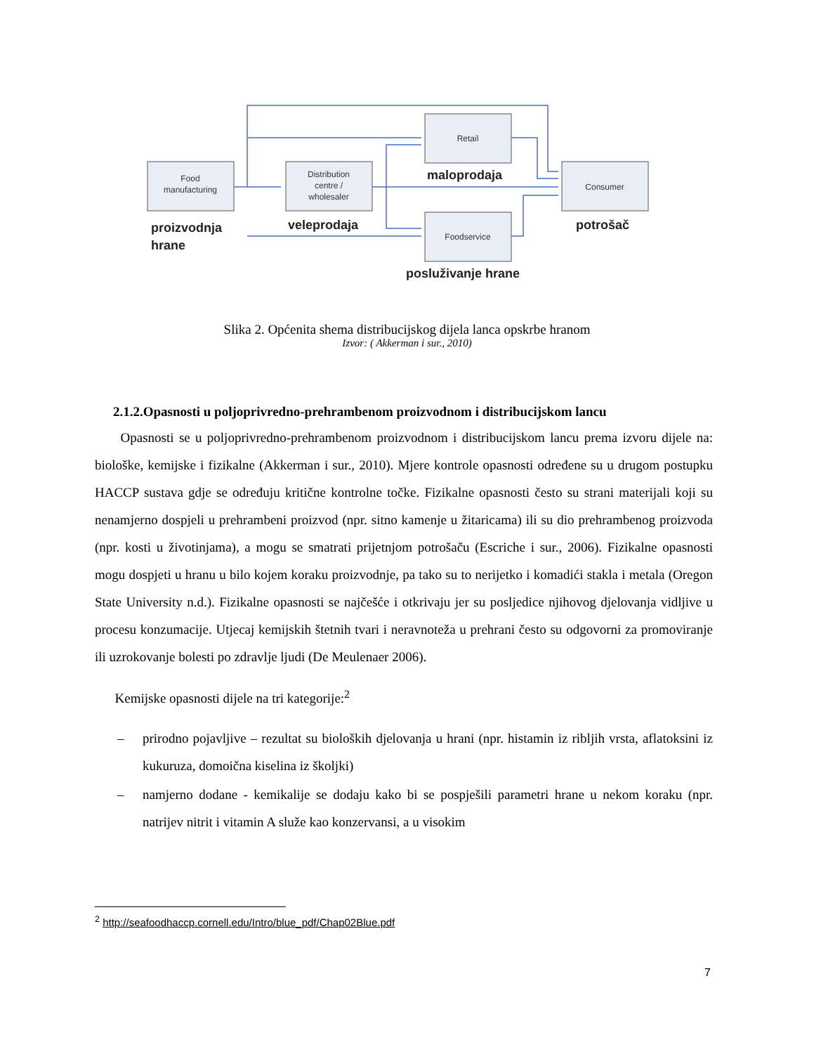Food
manufacturing
Distribution
centre /
wholesaler
Retail
Foodservice
Consumer
proizvodnja
hrane
veleprodaja
maloprodaja
potrošač
posluživanje hrane
Slika 2. Općenita shema distribucijskog dijela lanca opskrbe hranom
Izvor: ( Akkerman i sur., 2010)
2.1.2.Opasnosti u poljoprivredno-prehrambenom proizvodnom i distribucijskom lancu
Opasnosti se u poljoprivredno-prehrambenom proizvodnom i distribucijskom lancu prema izvoru dijele na: biološke, kemijske i fizikalne (Akkerman i sur., 2010). Mjere kontrole opasnosti određene su u drugom postupku HACCP sustava gdje se određuju kritične kontrolne točke. Fizikalne opasnosti često su strani materijali koji su nenamjerno dospjeli u prehrambeni proizvod (npr. sitno kamenje u žitaricama) ili su dio prehrambenog proizvoda (npr. kosti u životinjama), a mogu se smatrati prijetnjom potrošaču (Escriche i sur., 2006). Fizikalne opasnosti mogu dospjeti u hranu u bilo kojem koraku proizvodnje, pa tako su to nerijetko i komadići stakla i metala (Oregon State University n.d.). Fizikalne opasnosti se najčešće i otkrivaju jer su posljedice njihovog djelovanja vidljive u procesu konzumacije. Utjecaj kemijskih štetnih tvari i neravnoteža u prehrani često su odgovorni za promoviranje ili uzrokovanje bolesti po zdravlje ljudi (De Meulenaer 2006).
Kemijske opasnosti dijele na tri kategorije:<sup>2</sup>
– prirodno pojavljive – rezultat su bioloških djelovanja u hrani (npr. histamin iz ribljih vrsta, aflatoksini iz kukuruza, domoična kiselina iz školjki)
– namjerno dodane - kemikalije se dodaju kako bi se pospješili parametri hrane u nekom koraku (npr. natrijev nitrit i vitamin A služe kao konzervansi, a u visokim
<sup>2</sup> http://seafoodhaccp.cornell.edu/Intro/blue_pdf/Chap02Blue.pdf
7